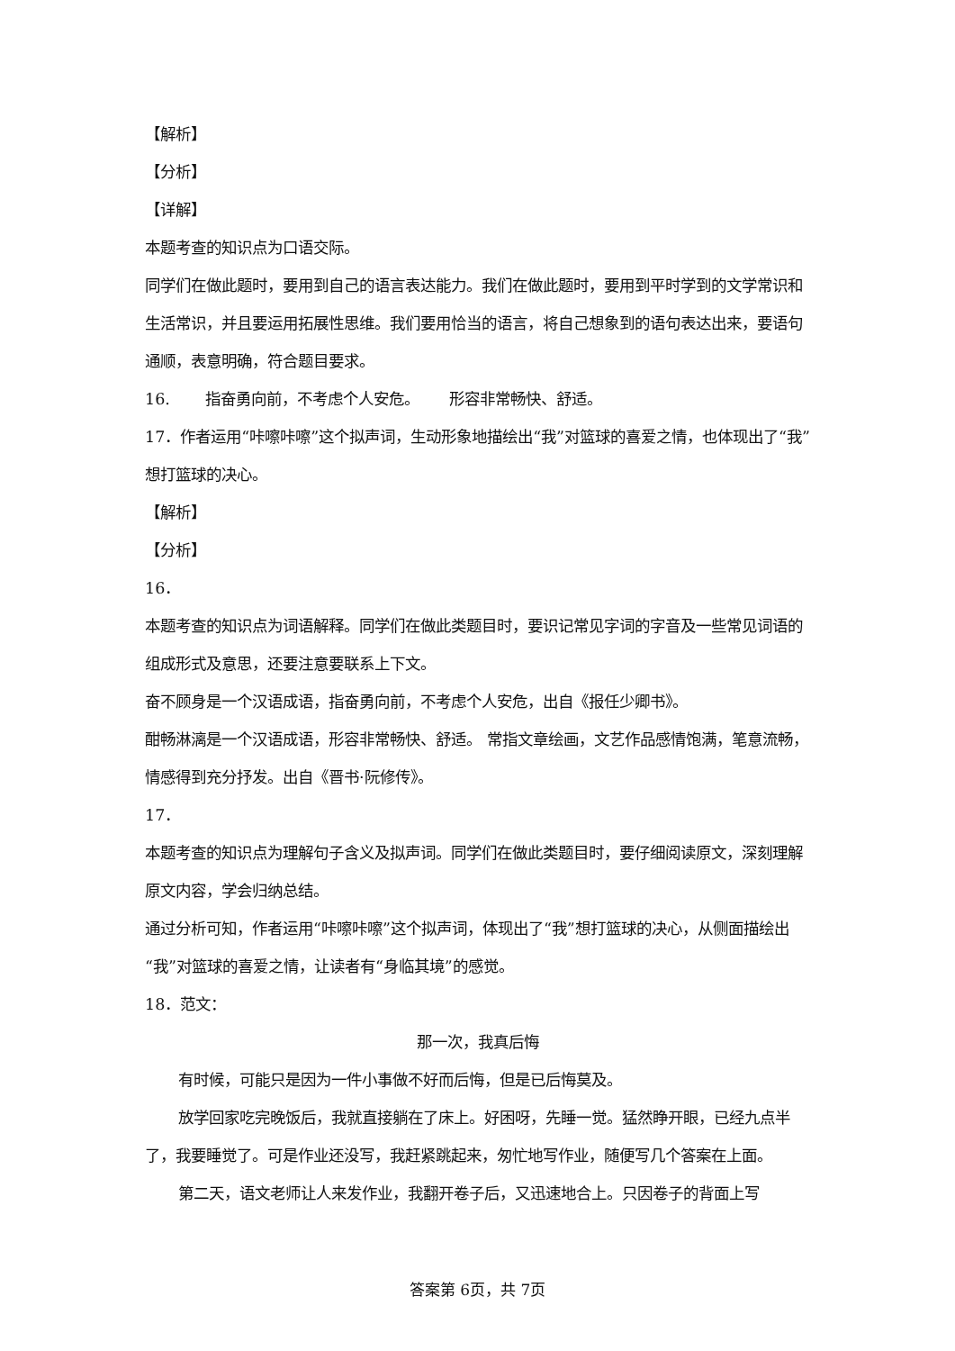【解析】
【分析】
【详解】
本题考查的知识点为口语交际。
同学们在做此题时，要用到自己的语言表达能力。我们在做此题时，要用到平时学到的文学常识和生活常识，并且要运用拓展性思维。我们要用恰当的语言，将自己想象到的语句表达出来，要语句通顺，表意明确，符合题目要求。
16. 指奋勇向前，不考虑个人安危。 形容非常畅快、舒适。
17．作者运用“咔嚓咔嚓”这个拟声词，生动形象地描绘出“我”对篮球的喜爱之情，也体现出了“我”想打篮球的决心。
【解析】
【分析】
16．
本题考查的知识点为词语解释。同学们在做此类题目时，要识记常见字词的字音及一些常见词语的组成形式及意思，还要注意要联系上下文。
奋不顾身是一个汉语成语，指奋勇向前，不考虑个人安危，出自《报任少卿书》。
酣畅淋漓是一个汉语成语，形容非常畅快、舒适。 常指文章绘画，文艺作品感情饱满，笔意流畅，情感得到充分抒发。出自《晋书·阮修传》。
17．
本题考查的知识点为理解句子含义及拟声词。同学们在做此类题目时，要仔细阅读原文，深刻理解原文内容，学会归纳总结。
通过分析可知，作者运用“咔嚓咔嚓”这个拟声词，体现出了“我”想打篮球的决心，从侧面描绘出“我”对篮球的喜爱之情，让读者有“身临其境”的感觉。
18．范文：
那一次，我真后悔
有时候，可能只是因为一件小事做不好而后悔，但是已后悔莫及。
放学回家吃完晚饭后，我就直接躺在了床上。好困呀，先睡一觉。猛然睁开眼，已经九点半了，我要睡觉了。可是作业还没写，我赶紧跳起来，匆忙地写作业，随便写几个答案在上面。
第二天，语文老师让人来发作业，我翻开卷子后，又迅速地合上。只因卷子的背面上写
答案第 6页，共 7页